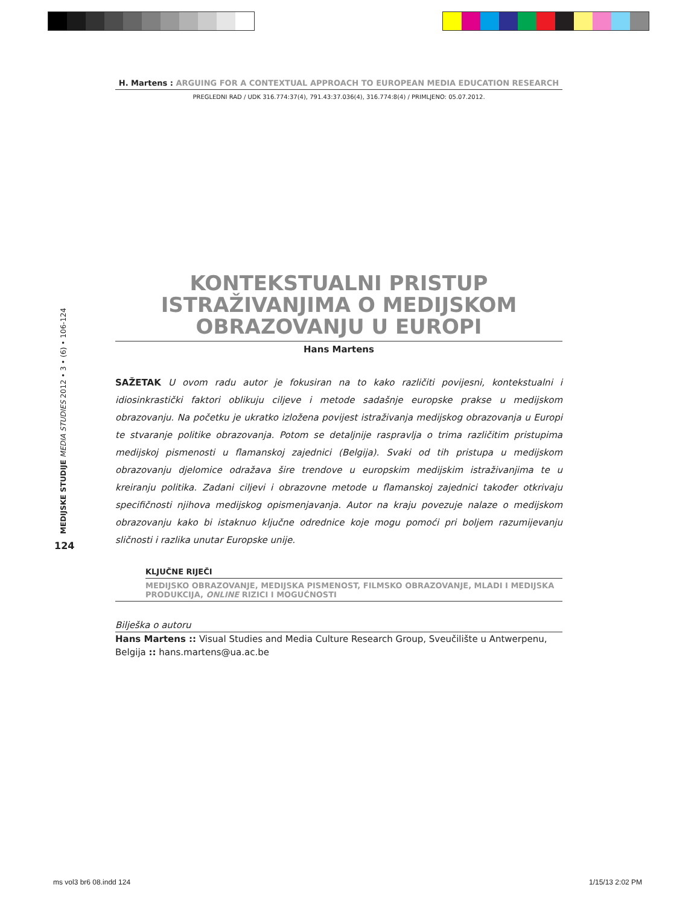H. Martens : ARGUING FOR A CONTEXTUAL APPROACH TO EUROPEAN MEDIA EDUCATION RESEARCH
PREGLEDNI RAD / UDK 316.774:37(4), 791.43:37.036(4), 316.774:8(4) / PRIMLJENO: 05.07.2012.
KONTEKSTUALNI PRISTUP ISTRAŽIVANJIMA O MEDIJSKOM OBRAZOVANJU U EUROPI
Hans Martens
SAŽETAK U ovom radu autor je fokusiran na to kako različiti povijesni, kontekstualni i idiosinkrastički faktori oblikuju ciljeve i metode sadašnje europske prakse u medijskom obrazovanju. Na početku je ukratko izložena povijest istraživanja medijskog obrazovanja u Europi te stvaranje politike obrazovanja. Potom se detaljnije raspravlja o trima različitim pristupima medijskoj pismenosti u flamanskoj zajednici (Belgija). Svaki od tih pristupa u medijskom obrazovanju djelomice odražava šire trendove u europskim medijskim istraživanjima te u kreiranju politika. Zadani ciljevi i obrazovne metode u flamanskoj zajednici također otkrivaju specifičnosti njihova medijskog opismenjavanja. Autor na kraju povezuje nalaze o medijskom obrazovanju kako bi istaknuo ključne odrednice koje mogu pomoći pri boljem razumijevanju sličnosti i razlika unutar Europske unije.
KLJUČNE RIJEČI
MEDIJSKO OBRAZOVANJE, MEDIJSKA PISMENOST, FILMSKO OBRAZOVANJE, MLADI I MEDIJSKA PRODUKCIJA, ONLINE RIZICI I MOGUĆNOSTI
Bilješka o autoru
Hans Martens :: Visual Studies and Media Culture Research Group, Sveučilište u Antwerpenu, Belgija :: hans.martens@ua.ac.be
MEDIJSKE STUDIJE MEDIA STUDIES 2012 • 3 • (6) • 106-124
124
ms vol3 br6 08.indd 124 1/15/13 2:02 PM